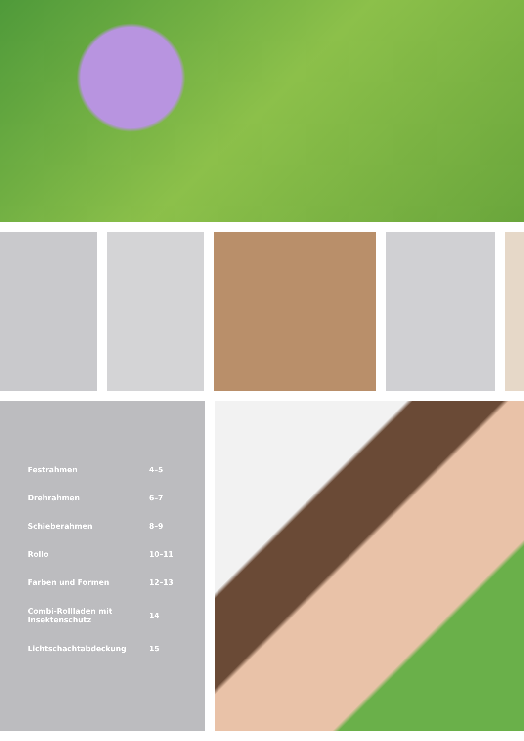| Festrahmen | 4–5 |
| Drehrahmen | 6–7 |
| Schieberahmen | 8–9 |
| Rollo | 10–11 |
| Farben und Formen | 12–13 |
| Combi-Rollladen mit Insektenschutz | 14 |
| Lichtschachtabdeckung | 15 |